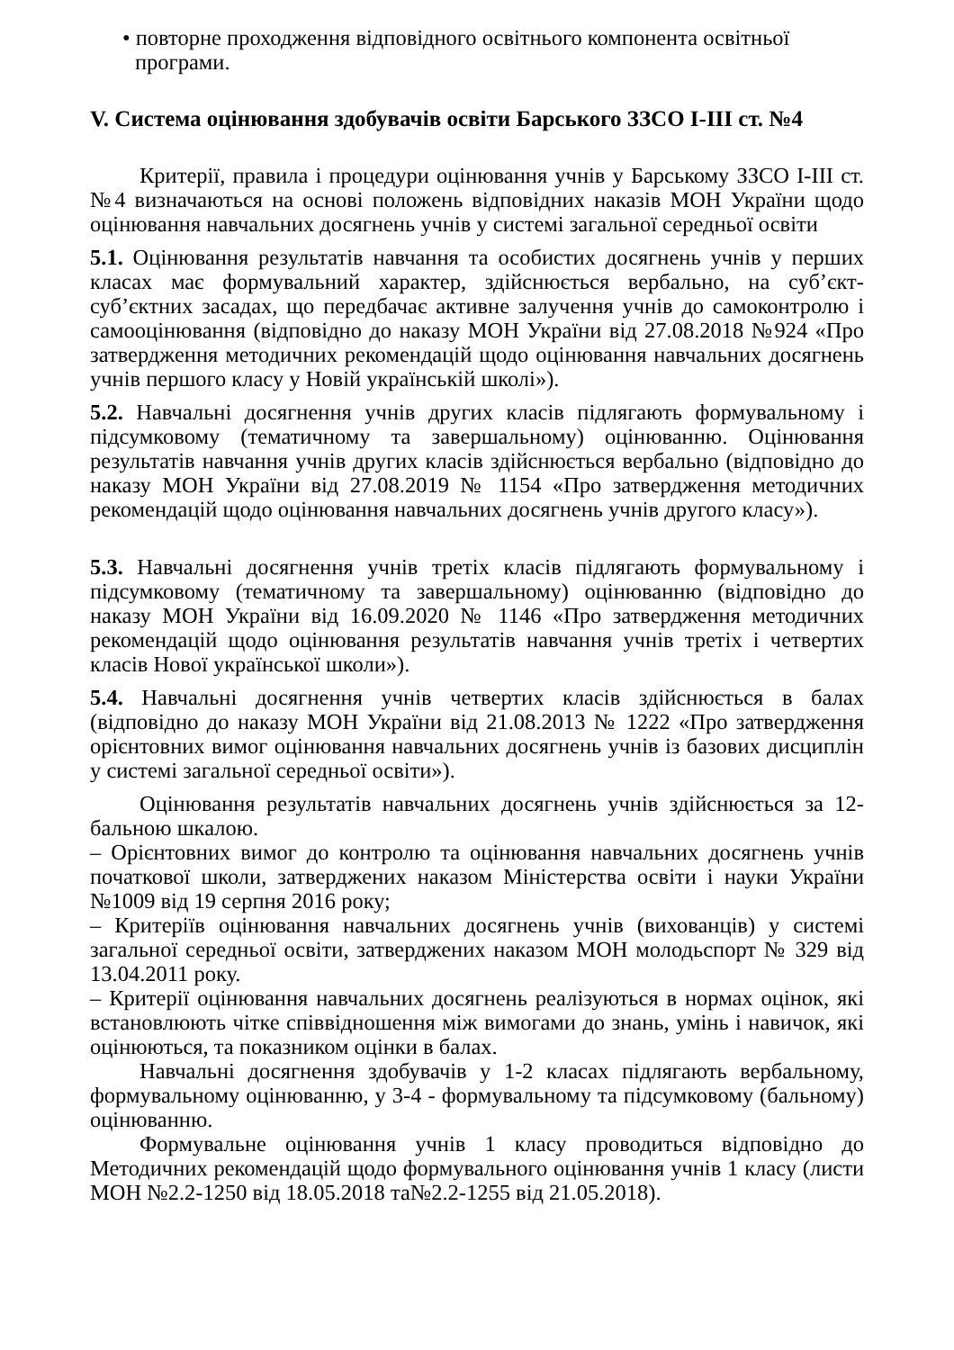• повторне проходження відповідного освітнього компонента освітньої програми.
V. Система оцінювання здобувачів освіти Барського ЗЗСО І-ІІІ ст. №4
Критерії, правила і процедури оцінювання учнів у Барському ЗЗСО І-ІІІ ст. №4 визначаються на основі положень відповідних наказів МОН України щодо оцінювання навчальних досягнень учнів у системі загальної середньої освіти
5.1. Оцінювання результатів навчання та особистих досягнень учнів у перших класах має формувальний характер, здійснюється вербально, на суб’єкт-суб’єктних засадах, що передбачає активне залучення учнів до самоконтролю і самооцінювання (відповідно до наказу МОН України від 27.08.2018 №924 «Про затвердження методичних рекомендацій щодо оцінювання навчальних досягнень учнів першого класу у Новій українській школі»).
5.2. Навчальні досягнення учнів других класів підлягають формувальному і підсумковому (тематичному та завершальному) оцінюванню. Оцінювання результатів навчання учнів других класів здійснюється вербально (відповідно до наказу МОН України від 27.08.2019 № 1154 «Про затвердження методичних рекомендацій щодо оцінювання навчальних досягнень учнів другого класу»).
5.3. Навчальні досягнення учнів третіх класів підлягають формувальному і підсумковому (тематичному та завершальному) оцінюванню (відповідно до наказу МОН України від 16.09.2020 № 1146 «Про затвердження методичних рекомендацій щодо оцінювання результатів навчання учнів третіх і четвертих класів Нової української школи»).
5.4. Навчальні досягнення учнів четвертих класів здійснюється в балах (відповідно до наказу МОН України від 21.08.2013 № 1222 «Про затвердження орієнтовних вимог оцінювання навчальних досягнень учнів із базових дисциплін у системі загальної середньої освіти»).
Оцінювання результатів навчальних досягнень учнів здійснюється за 12-бальною шкалою.
– Орієнтовних вимог до контролю та оцінювання навчальних досягнень учнів початкової школи, затверджених наказом Міністерства освіти і науки України №1009 від 19 серпня 2016 року;
– Критеріїв оцінювання навчальних досягнень учнів (вихованців) у системі загальної середньої освіти, затверджених наказом МОН молодьспорт № 329 від 13.04.2011 року.
– Критерії оцінювання навчальних досягнень реалізуються в нормах оцінок, які встановлюють чітке співвідношення між вимогами до знань, умінь і навичок, які оцінюються, та показником оцінки в балах.
Навчальні досягнення здобувачів у 1-2 класах підлягають вербальному, формувальному оцінюванню, у 3-4 - формувальному та підсумковому (бальному) оцінюванню.
Формувальне оцінювання учнів 1 класу проводиться відповідно до Методичних рекомендацій щодо формувального оцінювання учнів 1 класу (листи МОН №2.2-1250 від 18.05.2018 та№2.2-1255 від 21.05.2018).